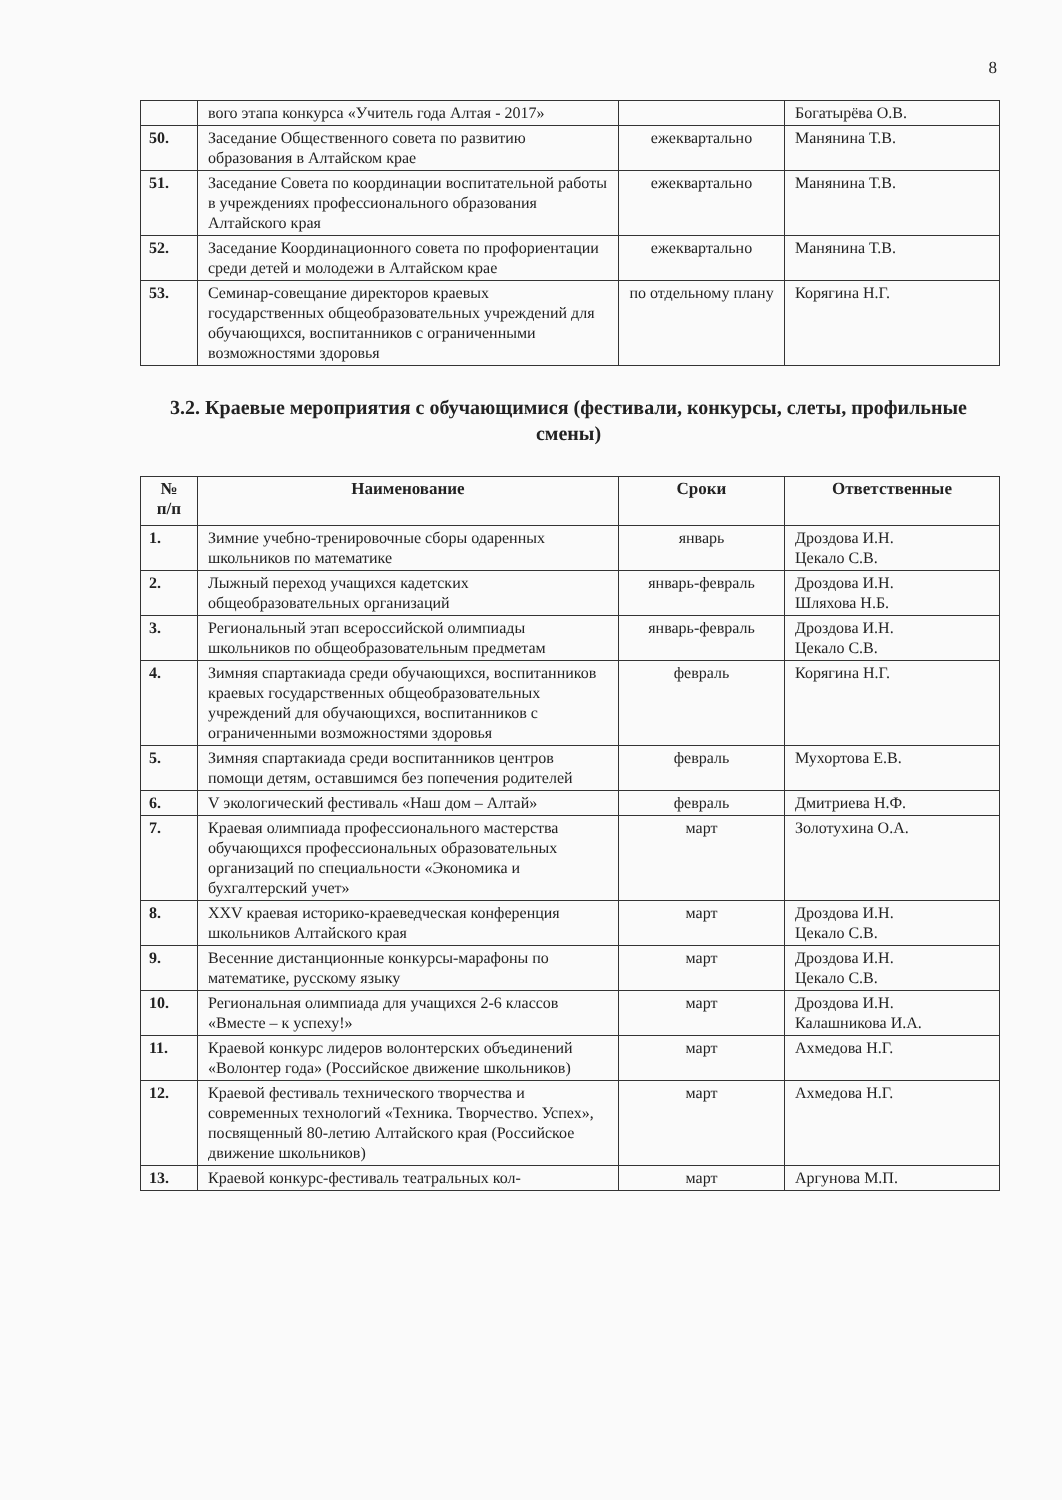8
| | вого этапа конкурса «Учитель года Алтая - 2017» | | Богатырёва О.В. |
| 50. | Заседание Общественного совета по развитию образования в Алтайском крае | ежеквартально | Манянина Т.В. |
| 51. | Заседание Совета по координации воспитательной работы в учреждениях профессионального образования Алтайского края | ежеквартально | Манянина Т.В. |
| 52. | Заседание Координационного совета по профориентации среди детей и молодежи в Алтайском крае | ежеквартально | Манянина Т.В. |
| 53. | Семинар-совещание директоров краевых государственных общеобразовательных учреждений для обучающихся, воспитанников с ограниченными возможностями здоровья | по отдельному плану | Корягина Н.Г. |
3.2. Краевые мероприятия с обучающимися (фестивали, конкурсы, слеты, профильные смены)
| № п/п | Наименование | Сроки | Ответственные |
| --- | --- | --- | --- |
| 1. | Зимние учебно-тренировочные сборы одаренных школьников по математике | январь | Дроздова И.Н. Цекало С.В. |
| 2. | Лыжный переход учащихся кадетских общеобразовательных организаций | январь-февраль | Дроздова И.Н. Шляхова Н.Б. |
| 3. | Региональный этап всероссийской олимпиады школьников по общеобразовательным предметам | январь-февраль | Дроздова И.Н. Цекало С.В. |
| 4. | Зимняя спартакиада среди обучающихся, воспитанников краевых государственных общеобразовательных учреждений для обучающихся, воспитанников с ограниченными возможностями здоровья | февраль | Корягина Н.Г. |
| 5. | Зимняя спартакиада среди воспитанников центров помощи детям, оставшимся без попечения родителей | февраль | Мухортова Е.В. |
| 6. | V экологический фестиваль «Наш дом – Алтай» | февраль | Дмитриева Н.Ф. |
| 7. | Краевая олимпиада профессионального мастерства обучающихся профессиональных образовательных организаций по специальности «Экономика и бухгалтерский учет» | март | Золотухина О.А. |
| 8. | XXV краевая историко-краеведческая конференция школьников Алтайского края | март | Дроздова И.Н. Цекало С.В. |
| 9. | Весенние дистанционные конкурсы-марафоны по математике, русскому языку | март | Дроздова И.Н. Цекало С.В. |
| 10. | Региональная олимпиада для учащихся 2-6 классов «Вместе – к успеху!» | март | Дроздова И.Н. Калашникова И.А. |
| 11. | Краевой конкурс лидеров волонтерских объединений «Волонтер года» (Российское движение школьников) | март | Ахмедова Н.Г. |
| 12. | Краевой фестиваль технического творчества и современных технологий «Техника. Творчество. Успех», посвященный 80-летию Алтайского края (Российское движение школьников) | март | Ахмедова Н.Г. |
| 13. | Краевой конкурс-фестиваль театральных кол- | март | Аргунова М.П. |